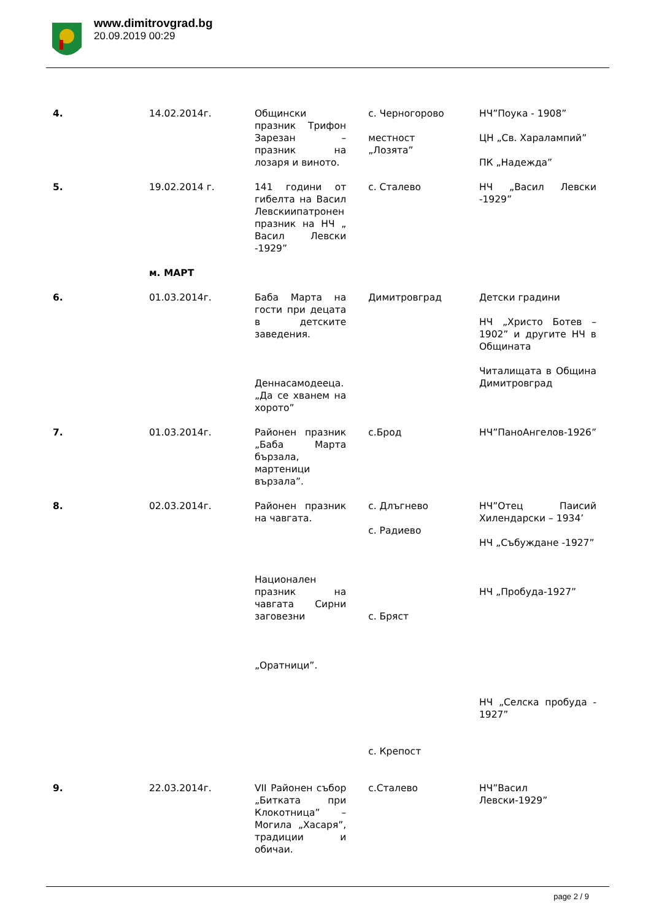www.dimitrovgrad.bg
20.09.2019 00:29
| 4. | 14.02.2014г. | Общински празник Трифон Зарезан – празник на лозаря и виното. | с. Черногорово местност „Лозята” | НЧ”Поука - 1908” ЦН „Св. Харалампий” ПК „Надежда” |
| 5. | 19.02.2014 г. | 141 години от гибелта на Васил Левскиипатронен празник на НЧ „ Васил Левски -1929” | с. Сталево | НЧ „Васил Левски -1929” |
| | м. МАРТ | | | |
| 6. | 01.03.2014г. | Баба Марта на гости при децата в детските заведения. Деннасамодееца. „Да се хванем на хорото” | Димитровград | Детски градини НЧ „Христо Ботев – 1902” и другите НЧ в Общината Читалищата в Община Димитровград |
| 7. | 01.03.2014г. | Районен празник „Баба Марта бързала, мартеници вързала”. | с.Брод | НЧ”ПаноАнгелов-1926” |
| 8. | 02.03.2014г. | Районен празник на чавгата. Национален празник на чавгата Сирни заговезни „Оратници”. | с. Длъгнево с. Радиево с. Бряст с. Крепост | НЧ”Отец Паисий Хилендарски – 1934’ НЧ „Събуждане -1927” НЧ „Пробуда-1927” НЧ „Селска пробуда - 1927” |
| 9. | 22.03.2014г. | VII Районен събор „Битката при Клокотница” – Могила „Хасаря”, традиции и обичаи. | с.Сталево | НЧ”Васил Левски-1929” |
page 2 / 9